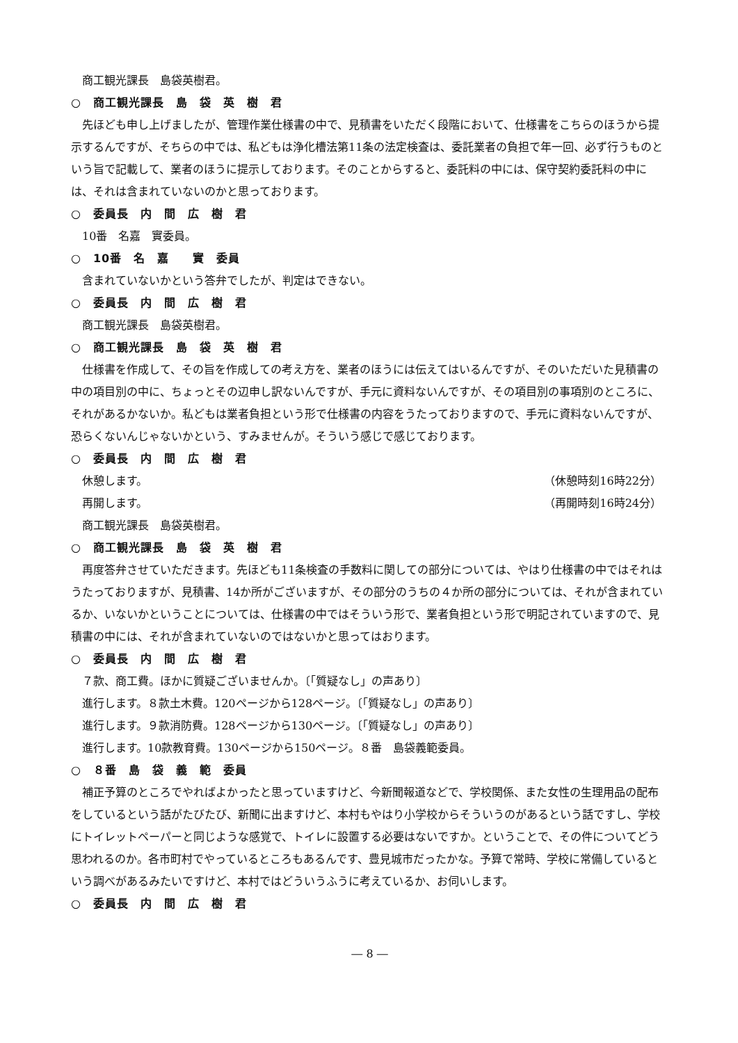商工観光課長　島袋英樹君。
○　商工観光課長　島　袋　英　樹　君
先ほども申し上げましたが、管理作業仕様書の中で、見積書をいただく段階において、仕様書をこちらのほうから提示するんですが、そちらの中では、私どもは浄化槽法第11条の法定検査は、委託業者の負担で年一回、必ず行うものという旨で記載して、業者のほうに提示しております。そのことからすると、委託料の中には、保守契約委託料の中には、それは含まれていないのかと思っております。
○　委員長　内　間　広　樹　君
10番　名嘉　實委員。
○　10番　名　嘉　　實　委員
含まれていないかという答弁でしたが、判定はできない。
○　委員長　内　間　広　樹　君
商工観光課長　島袋英樹君。
○　商工観光課長　島　袋　英　樹　君
仕様書を作成して、その旨を作成しての考え方を、業者のほうには伝えてはいるんですが、そのいただいた見積書の中の項目別の中に、ちょっとその辺申し訳ないんですが、手元に資料ないんですが、その項目別の事項別のところに、それがあるかないか。私どもは業者負担という形で仕様書の内容をうたっておりますので、手元に資料ないんですが、恐らくないんじゃないかという、すみませんが。そういう感じで感じております。
○　委員長　内　間　広　樹　君
休憩します。 （休憩時刻16時22分）
再開します。 （再開時刻16時24分）
商工観光課長　島袋英樹君。
○　商工観光課長　島　袋　英　樹　君
再度答弁させていただきます。先ほども11条検査の手数料に関しての部分については、やはり仕様書の中ではそれはうたっておりますが、見積書、14か所がございますが、その部分のうちの４か所の部分については、それが含まれているか、いないかということについては、仕様書の中ではそういう形で、業者負担という形で明記されていますので、見積書の中には、それが含まれていないのではないかと思ってはおります。
○　委員長　内　間　広　樹　君
７款、商工費。ほかに質疑ございませんか。〔「質疑なし」の声あり〕
進行します。８款土木費。120ページから128ページ。〔「質疑なし」の声あり〕
進行します。９款消防費。128ページから130ページ。〔「質疑なし」の声あり〕
進行します。10款教育費。130ページから150ページ。８番　島袋義範委員。
○　８番　島　袋　義　範　委員
補正予算のところでやればよかったと思っていますけど、今新聞報道などで、学校関係、また女性の生理用品の配布をしているという話がたびたび、新聞に出ますけど、本村もやはり小学校からそういうのがあるという話ですし、学校にトイレットペーパーと同じような感覚で、トイレに設置する必要はないですか。ということで、その件についてどう思われるのか。各市町村でやっているところもあるんです、豊見城市だったかな。予算で常時、学校に常備しているという調べがあるみたいですけど、本村ではどういうふうに考えているか、お伺いします。
○　委員長　内　間　広　樹　君
― 8 ―